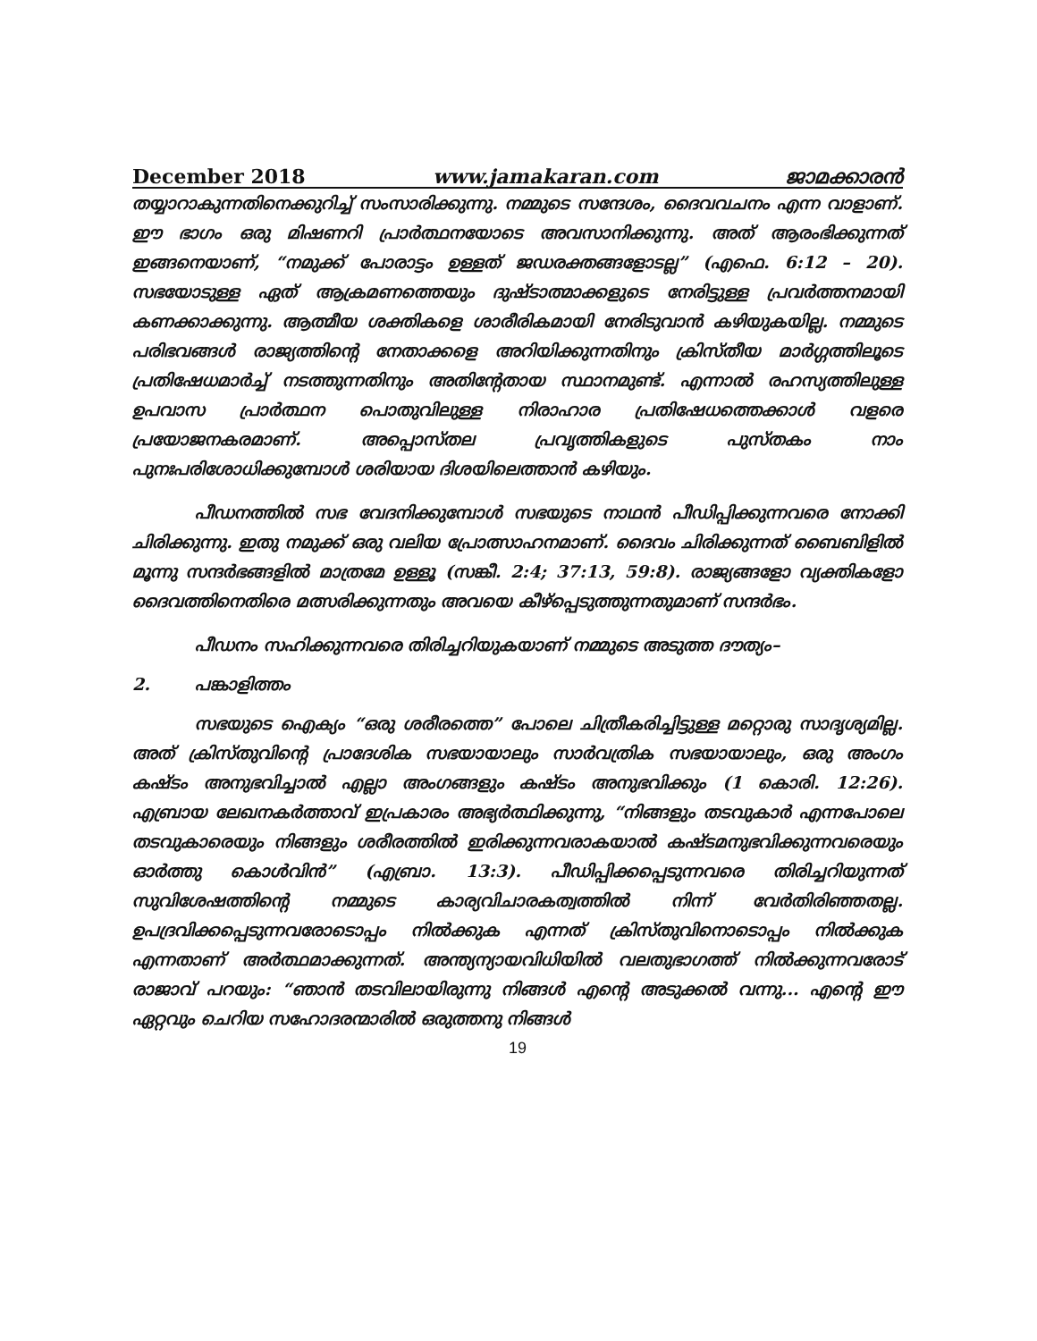December 2018 www.jamakaran.com ജാമക്കാരൻ
തയ്യാറാകുന്നതിനെക്കുറിച്ച് സംസാരിക്കുന്നു. നമ്മുടെ സന്ദേശം, ദൈവവചനം എന്ന വാളാണ്. ഈ ഭാഗം ഒരു മിഷണറി പ്രാർത്ഥനയോടെ അവസാനിക്കുന്നു. അത് ആരംഭിക്കുന്നത് ഇങ്ങനെയാണ്, “നമുക്ക് പോരാട്ടം ഉള്ളത് ജഡരക്തങ്ങളോടല്ല” (എഫെ. 6:12 – 20). സഭയോടുള്ള ഏത് ആക്രമണത്തെയും ദുഷ്ടാത്മാക്കളുടെ നേരിട്ടുള്ള പ്രവർത്തനമായി കണക്കാക്കുന്നു. ആത്മീയ ശക്തികളെ ശാരീരികമായി നേരിടുവാൻ കഴിയുകയില്ല. നമ്മുടെ പരിഭവങ്ങൾ രാജ്യത്തിന്റെ നേതാക്കളെ അറിയിക്കുന്നതിനും ക്രിസ്തീയ മാർഗ്ഗത്തിലൂടെ പ്രതിഷേധമാർച്ച് നടത്തുന്നതിനും അതിന്റേതായ സ്ഥാനമുണ്ട്. എന്നാൽ രഹസ്യത്തിലുള്ള ഉപവാസ പ്രാർത്ഥന പൊതുവിലുള്ള നിരാഹാര പ്രതിഷേധത്തെക്കാൾ വളരെ പ്രയോജനകരമാണ്. അപ്പൊസ്തല പ്രവൃത്തികളുടെ പുസ്തകം നാം പുനഃപരിശോധിക്കുമ്പോൾ ശരിയായ ദിശയിലെത്താൻ കഴിയും.
പീഡനത്തിൽ സഭ വേദനിക്കുമ്പോൾ സഭയുടെ നാഥൻ പീഡിപ്പിക്കുന്നവരെ നോക്കി ചിരിക്കുന്നു. ഇതു നമുക്ക് ഒരു വലിയ പ്രോത്സാഹനമാണ്. ദൈവം ചിരിക്കുന്നത് ബൈബിളിൽ മൂന്നു സന്ദർഭങ്ങളിൽ മാത്രമേ ഉള്ളൂ (സങ്കീ. 2:4; 37:13, 59:8). രാജ്യങ്ങളോ വ്യക്തികളോ ദൈവത്തിനെതിരെ മത്സരിക്കുന്നതും അവയെ കീഴ്പ്പെടുത്തുന്നതുമാണ് സന്ദർഭം.
പീഡനം സഹിക്കുന്നവരെ തിരിച്ചറിയുകയാണ് നമ്മുടെ അടുത്ത ദൗത്യം–
2. പങ്കാളിത്തം
സഭയുടെ ഐക്യം “ഒരു ശരീരത്തെ” പോലെ ചിത്രീകരിച്ചിട്ടുള്ള മറ്റൊരു സാദൃശ്യമില്ല. അത് ക്രിസ്തുവിന്റെ പ്രാദേശിക സഭയായാലും സാർവത്രിക സഭയായാലും, ഒരു അംഗം കഷ്ടം അനുഭവിച്ചാൽ എല്ലാ അംഗങ്ങളും കഷ്ടം അനുഭവിക്കും (1 കൊരി. 12:26). എബ്രായ ലേഖനകർത്താവ് ഇപ്രകാരം അഭ്യർത്ഥിക്കുന്നു, “നിങ്ങളും തടവുകാർ എന്നപോലെ തടവുകാരെയും നിങ്ങളും ശരീരത്തിൽ ഇരിക്കുന്നവരാകയാൽ കഷ്ടമനുഭവിക്കുന്നവരെയും ഓർത്തു കൊൾവിൻ” (എബ്രാ. 13:3). പീഡിപ്പിക്കപ്പെടുന്നവരെ തിരിച്ചറിയുന്നത് സുവിശേഷത്തിന്റെ നമ്മുടെ കാര്യവിചാരകത്വത്തിൽ നിന്ന് വേർതിരിഞ്ഞതല്ല. ഉപദ്രവിക്കപ്പെടുന്നവരോടൊപ്പം നിൽക്കുക എന്നത് ക്രിസ്തുവിനൊടൊപ്പം നിൽക്കുക എന്നതാണ് അർത്ഥമാക്കുന്നത്. അന്ത്യന്യായവിധിയിൽ വലതുഭാഗത്ത് നിൽക്കുന്നവരോട് രാജാവ് പറയും: “ഞാൻ തടവിലായിരുന്നു നിങ്ങൾ എന്റെ അടുക്കൽ വന്നു... എന്റെ ഈ ഏറ്റവും ചെറിയ സഹോദരന്മാരിൽ ഒരുത്തനു നിങ്ങൾ
19